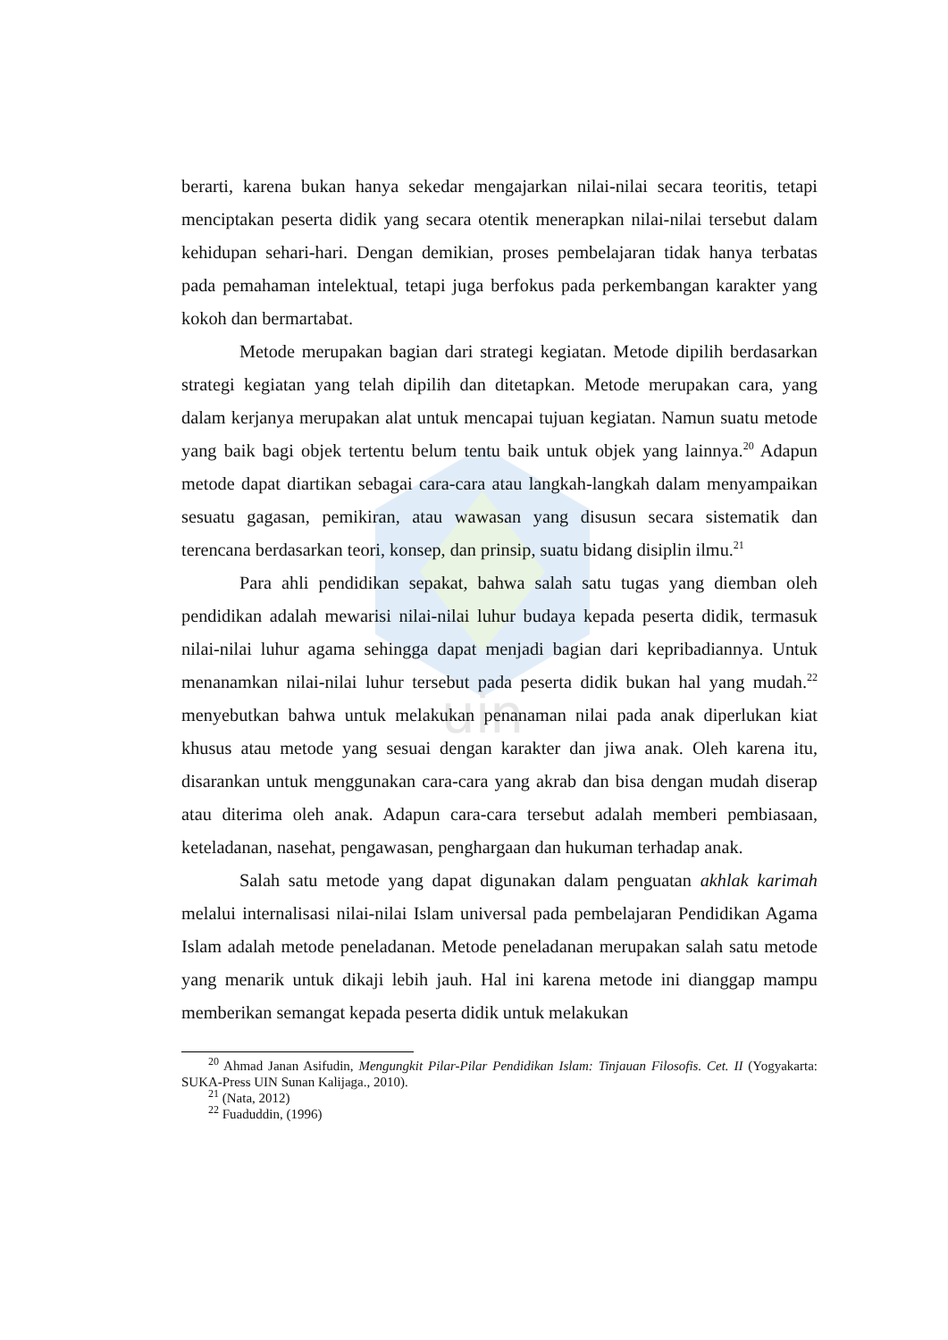uin
berarti, karena bukan hanya sekedar mengajarkan nilai-nilai secara teoritis, tetapi menciptakan peserta didik yang secara otentik menerapkan nilai-nilai tersebut dalam kehidupan sehari-hari. Dengan demikian, proses pembelajaran tidak hanya terbatas pada pemahaman intelektual, tetapi juga berfokus pada perkembangan karakter yang kokoh dan bermartabat.
Metode merupakan bagian dari strategi kegiatan. Metode dipilih berdasarkan strategi kegiatan yang telah dipilih dan ditetapkan. Metode merupakan cara, yang dalam kerjanya merupakan alat untuk mencapai tujuan kegiatan. Namun suatu metode yang baik bagi objek tertentu belum tentu baik untuk objek yang lainnya.<sup>20</sup> Adapun metode dapat diartikan sebagai cara-cara atau langkah-langkah dalam menyampaikan sesuatu gagasan, pemikiran, atau wawasan yang disusun secara sistematik dan terencana berdasarkan teori, konsep, dan prinsip, suatu bidang disiplin ilmu.<sup>21</sup>
Para ahli pendidikan sepakat, bahwa salah satu tugas yang diemban oleh pendidikan adalah mewarisi nilai-nilai luhur budaya kepada peserta didik, termasuk nilai-nilai luhur agama sehingga dapat menjadi bagian dari kepribadiannya. Untuk menanamkan nilai-nilai luhur tersebut pada peserta didik bukan hal yang mudah.<sup>22</sup> menyebutkan bahwa untuk melakukan penanaman nilai pada anak diperlukan kiat khusus atau metode yang sesuai dengan karakter dan jiwa anak. Oleh karena itu, disarankan untuk menggunakan cara-cara yang akrab dan bisa dengan mudah diserap atau diterima oleh anak. Adapun cara-cara tersebut adalah memberi pembiasaan, keteladanan, nasehat, pengawasan, penghargaan dan hukuman terhadap anak.
Salah satu metode yang dapat digunakan dalam penguatan akhlak karimah melalui internalisasi nilai-nilai Islam universal pada pembelajaran Pendidikan Agama Islam adalah metode peneladanan. Metode peneladanan merupakan salah satu metode yang menarik untuk dikaji lebih jauh. Hal ini karena metode ini dianggap mampu memberikan semangat kepada peserta didik untuk melakukan
<sup>20</sup> Ahmad Janan Asifudin, Mengungkit Pilar-Pilar Pendidikan Islam: Tinjauan Filosofis. Cet. II (Yogyakarta: SUKA-Press UIN Sunan Kalijaga., 2010).
<sup>21</sup> (Nata, 2012)
<sup>22</sup> Fuaduddin, (1996)